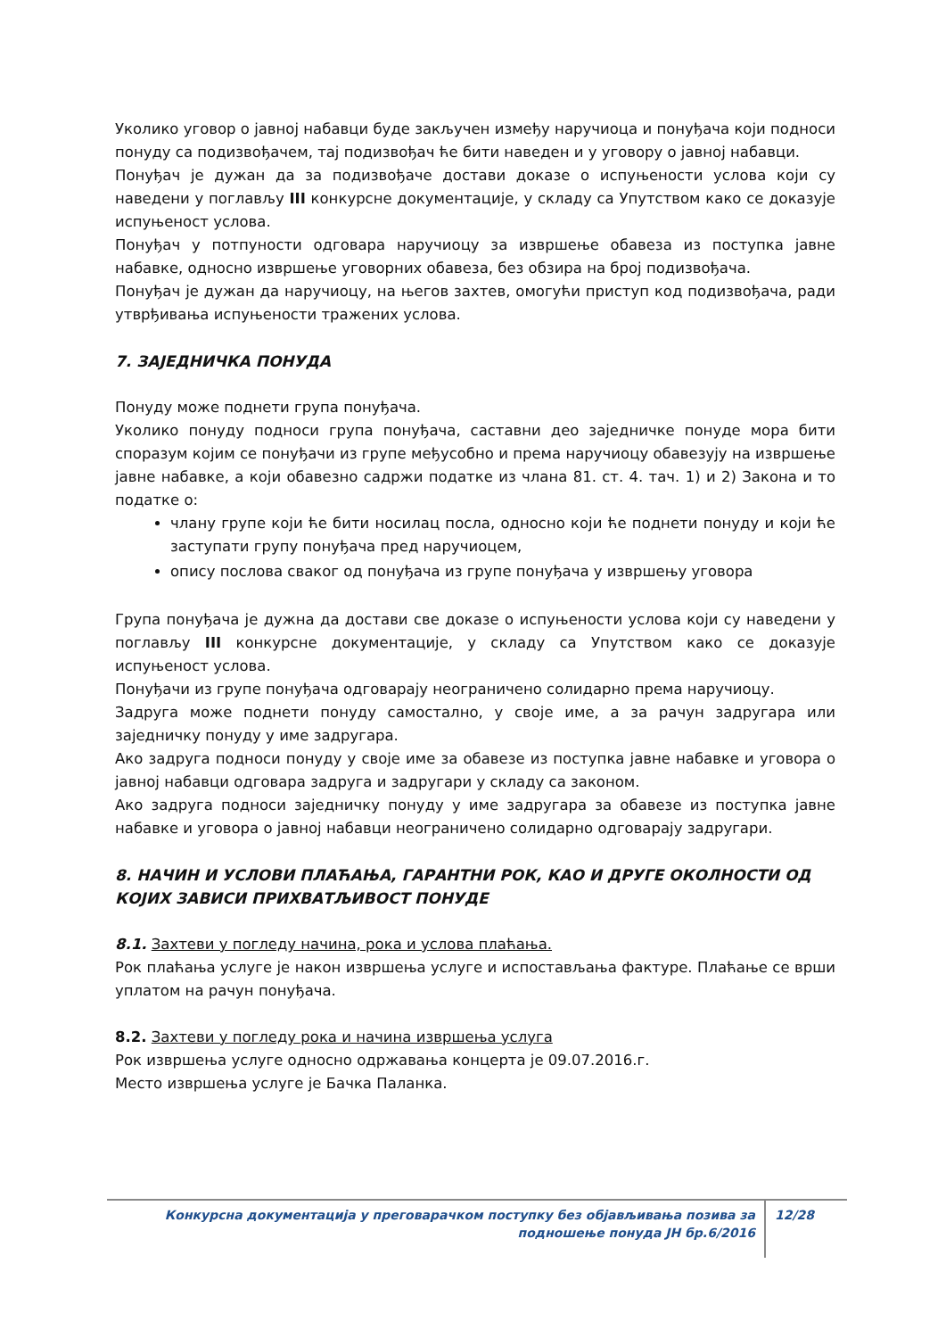Уколико уговор о јавној набавци буде закључен између наручиоца и понуђача који подноси понуду са подизвођачем, тај подизвођач ће бити наведен и у уговору о јавној набавци.
Понуђач је дужан да за подизвођаче достави доказе о испуњености услова који су наведени у поглављу III конкурсне документације, у складу са Упутством како се доказује испуњеност услова.
Понуђач у потпуности одговара наручиоцу за извршење обавеза из поступка јавне набавке, односно извршење уговорних обавеза, без обзира на број подизвођача.
Понуђач је дужан да наручиоцу, на његов захтев, омогући приступ код подизвођача, ради утврђивања испуњености тражених услова.
7. ЗАЈЕДНИЧКА ПОНУДА
Понуду може поднети група понуђача.
Уколико понуду подноси група понуђача, саставни део заједничке понуде мора бити споразум којим се понуђачи из групе међусобно и према наручиоцу обавезују на извршење јавне набавке, а који обавезно садржи податке из члана 81. ст. 4. тач. 1) и 2) Закона и то податке о:
члану групе који ће бити носилац посла, односно који ће поднети понуду и који ће заступати групу понуђача пред наручиоцем,
опису послова сваког од понуђача из групе понуђача у извршењу уговора
Група понуђача је дужна да достави све доказе о испуњености услова који су наведени у поглављу III конкурсне документације, у складу са Упутством како се доказује испуњеност услова.
Понуђачи из групе понуђача одговарају неограничено солидарно према наручиоцу.
Задруга може поднети понуду самостално, у своје име, а за рачун задругара или заједничку понуду у име задругара.
Ако задруга подноси понуду у своје име за обавезе из поступка јавне набавке и уговора о јавној набавци одговара задруга и задругари у складу са законом.
Ако задруга подноси заједничку понуду у име задругара за обавезе из поступка јавне набавке и уговора о јавној набавци неограничено солидарно одговарају задругари.
8. НАЧИН И УСЛОВИ ПЛАЋАЊА, ГАРАНТНИ РОК, КАО И ДРУГЕ ОКОЛНОСТИ ОД КОЈИХ ЗАВИСИ ПРИХВАТЉИВОСТ ПОНУДЕ
8.1. Захтеви у погледу начина, рока и услова плаћања.
Рок плаћања услуге је након извршења услуге и испостављања фактуре. Плаћање се врши уплатом на рачун понуђача.
8.2. Захтеви у погледу рока и начина извршења услуга
Рок извршења услуге односно одржавања концерта је 09.07.2016.г.
Место извршења услуге је Бачка Паланка.
Конкурсна документација у преговарачком поступку без објављивања позива за подношење понуда ЈН бр.6/2016
12/28